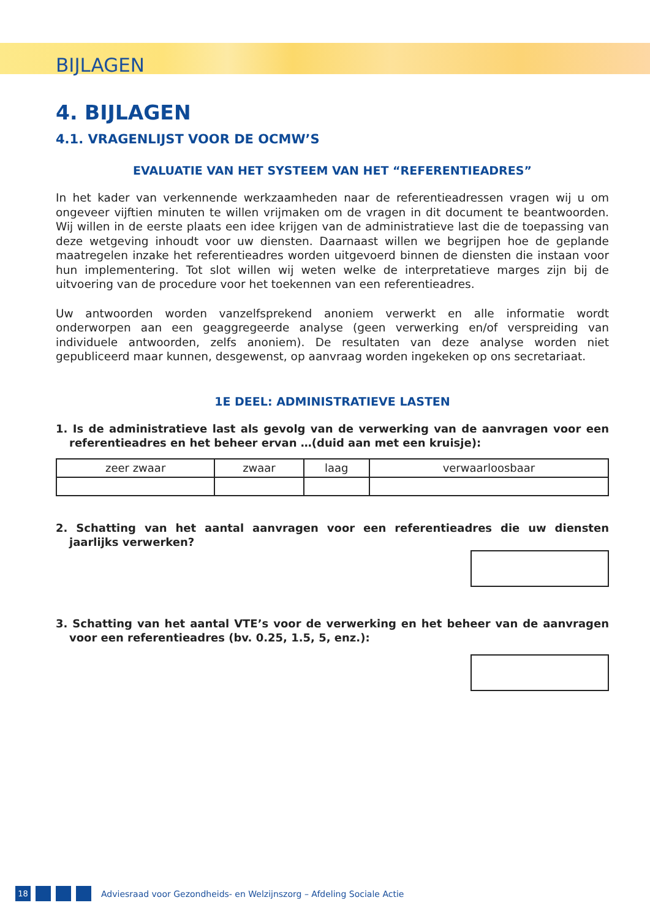BIJLAGEN
4. BIJLAGEN
4.1. VRAGENLIJST VOOR DE OCMW’S
EVALUATIE VAN HET SYSTEEM VAN HET “REFERENTIEADRES”
In het kader van verkennende werkzaamheden naar de referentieadressen vragen wij u om ongeveer vijftien minuten te willen vrijmaken om de vragen in dit document te beantwoorden. Wij willen in de eerste plaats een idee krijgen van de administratieve last die de toepassing van deze wetgeving inhoudt voor uw diensten. Daarnaast willen we begrijpen hoe de geplande maatregelen inzake het referentieadres worden uitgevoerd binnen de diensten die instaan voor hun implementering. Tot slot willen wij weten welke de interpretatieve marges zijn bij de uitvoering van de procedure voor het toekennen van een referentieadres.
Uw antwoorden worden vanzelfsprekend anoniem verwerkt en alle informatie wordt onderworpen aan een geaggregeerde analyse (geen verwerking en/of verspreiding van individuele antwoorden, zelfs anoniem). De resultaten van deze analyse worden niet gepubliceerd maar kunnen, desgewenst, op aanvraag worden ingekeken op ons secretariaat.
1E DEEL: ADMINISTRATIEVE LASTEN
1. Is de administratieve last als gevolg van de verwerking van de aanvragen voor een referentieadres en het beheer ervan …(duid aan met een kruisje):
| zeer zwaar | zwaar | laag | verwaarloosbaar |
2. Schatting van het aantal aanvragen voor een referentieadres die uw diensten jaarlijks verwerken?
3. Schatting van het aantal VTE’s voor de verwerking en het beheer van de aanvragen voor een referentieadres (bv. 0.25, 1.5, 5, enz.):
18
Adviesraad voor Gezondheids- en Welzijnszorg – Afdeling Sociale Actie